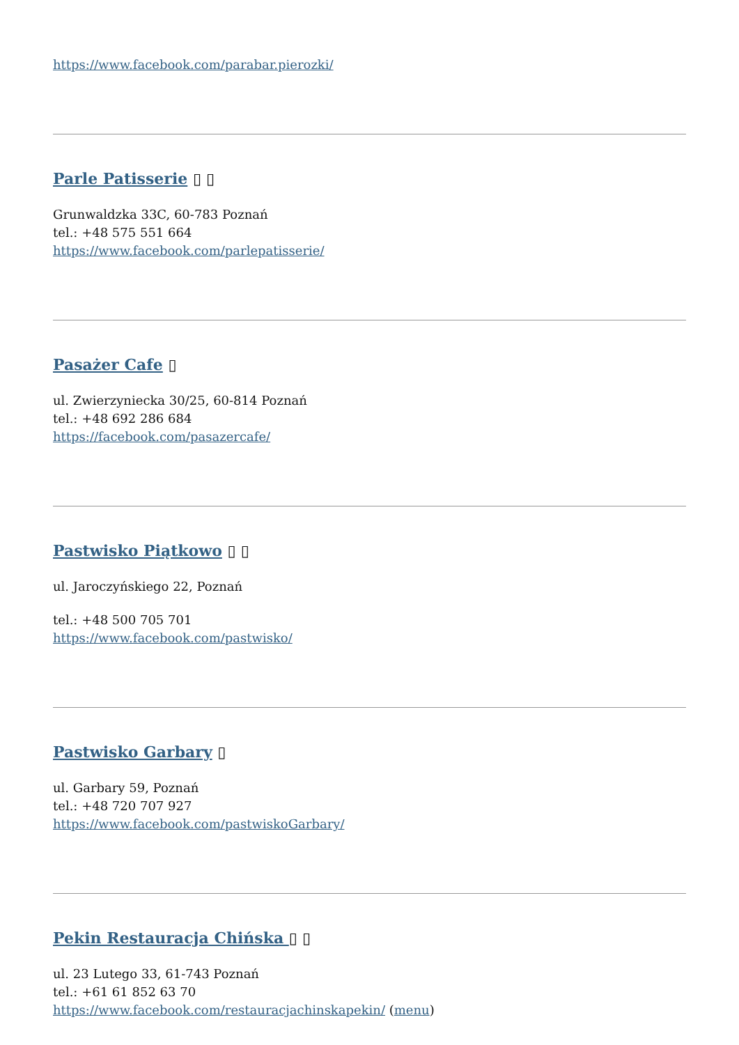https://www.facebook.com/parabar.pierozki/
Parle Patisserie ▯ ▯
Grunwaldzka 33C, 60-783 Poznań
tel.: +48 575 551 664
https://www.facebook.com/parlepatisserie/
Pasażer Cafe ▯
ul. Zwierzyniecka 30/25, 60-814 Poznań
tel.: +48 692 286 684
https://facebook.com/pasazercafe/
Pastwisko Piątkowo ▯ ▯
ul. Jaroczyńskiego 22, Poznań
tel.: +48 500 705 701
https://www.facebook.com/pastwisko/
Pastwisko Garbary ▯
ul. Garbary 59, Poznań
tel.: +48 720 707 927
https://www.facebook.com/pastwiskoGarbary/
Pekin Restauracja Chińska ▯ ▯
ul. 23 Lutego 33, 61-743 Poznań
tel.: +61 61 852 63 70
https://www.facebook.com/restauracjachinskapekin/ (menu)